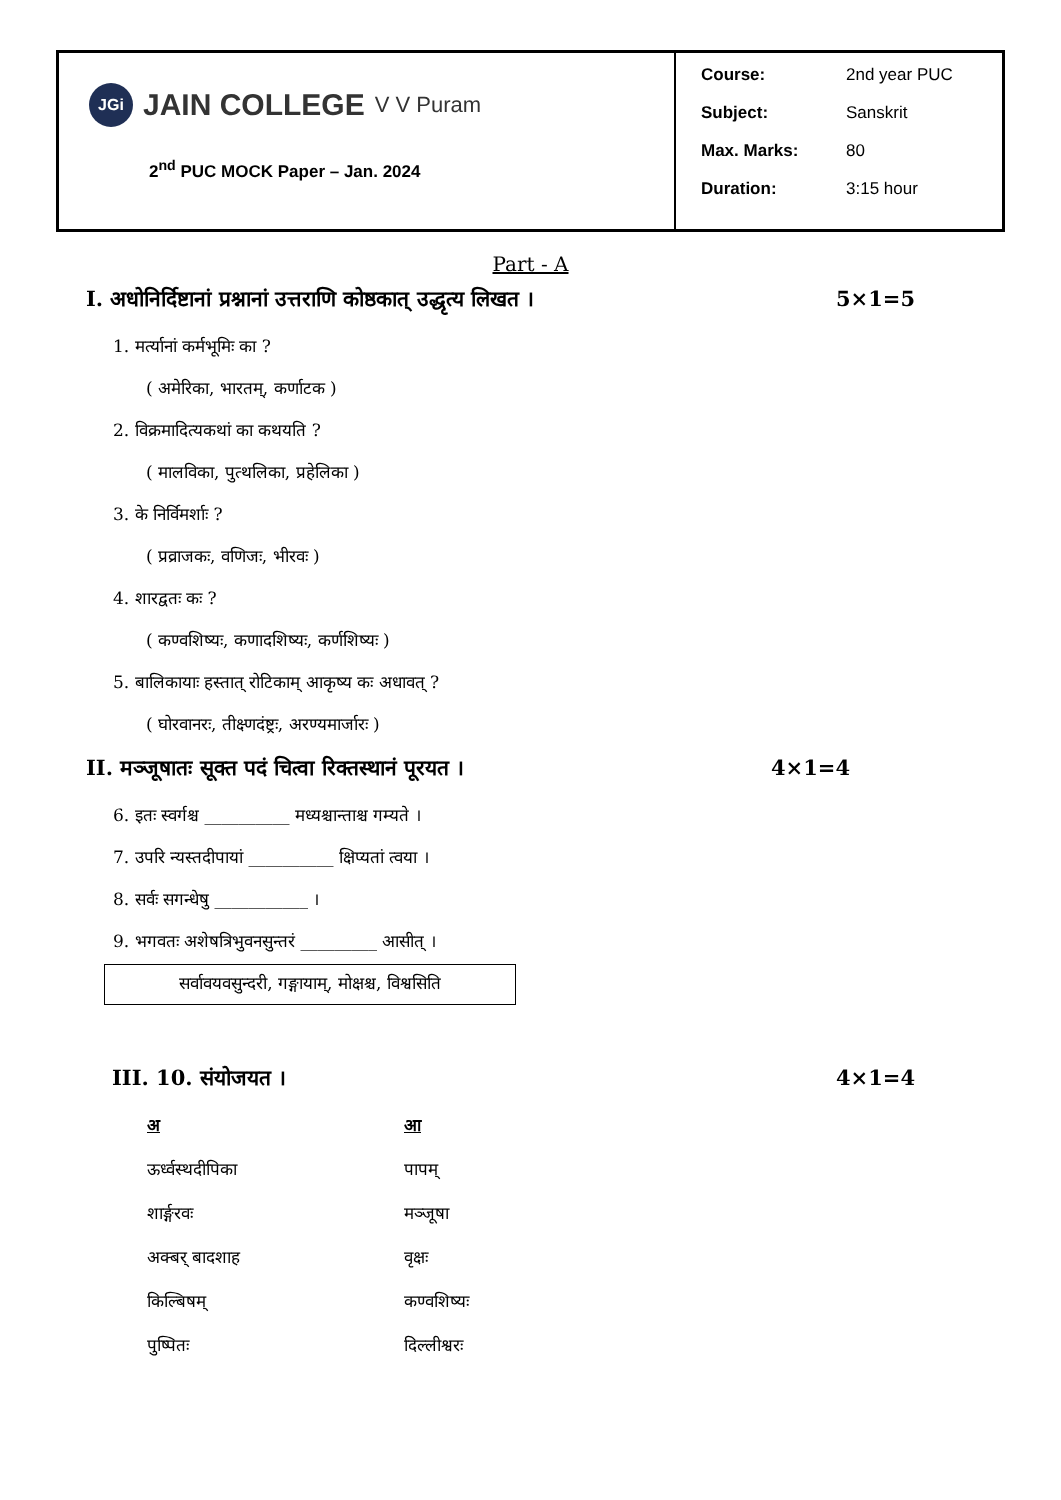| JGi JAIN COLLEGE V V Puram 2<sup>nd</sup> PUC MOCK Paper – Jan. 2024 | Course: 2nd year PUC Subject: Sanskrit Max. Marks: 80 Duration: 3:15 hour |
Part - A
I. अधोनिर्दिष्टानां प्रश्नानां उत्तराणि कोष्ठकात् उद्धृत्य लिखत । 5×1=5
1. मर्त्यानां कर्मभूमिः का ?
( अमेरिका, भारतम्, कर्णाटक )
2. विक्रमादित्यकथां का कथयति ?
( मालविका, पुत्थलिका, प्रहेलिका )
3. के निर्विमर्शाः ?
( प्रव्राजकः, वणिजः, भीरवः )
4. शारद्वतः कः ?
( कण्वशिष्यः, कणादशिष्यः, कर्णशिष्यः )
5. बालिकायाः हस्तात् रोटिकाम् आकृष्य कः अधावत् ?
( घोरवानरः, तीक्ष्णदंष्ट्रः, अरण्यमार्जारः )
II. मञ्जूषातः सूक्त पदं चित्वा रिक्तस्थानं पूरयत । 4×1=4
6. इतः स्वर्गश्च __________ मध्यश्चान्ताश्च गम्यते ।
7. उपरि न्यस्तदीपायां __________ क्षिप्यतां त्वया ।
8. सर्वः सगन्धेषु ___________ ।
9. भगवतः अशेषत्रिभुवनसुन्तरं _________ आसीत् ।
सर्वावयवसुन्दरी, गङ्गायाम्, मोक्षश्च, विश्वसिति
III. 10. संयोजयत । 4×1=4
| अ | आ |
| --- | --- |
| ऊर्ध्वस्थदीपिका | पापम् |
| शार्ङ्गरवः | मञ्जूषा |
| अक्बर् बादशाह | वृक्षः |
| किल्बिषम् | कण्वशिष्यः |
| पुष्पितः | दिल्लीश्वरः |